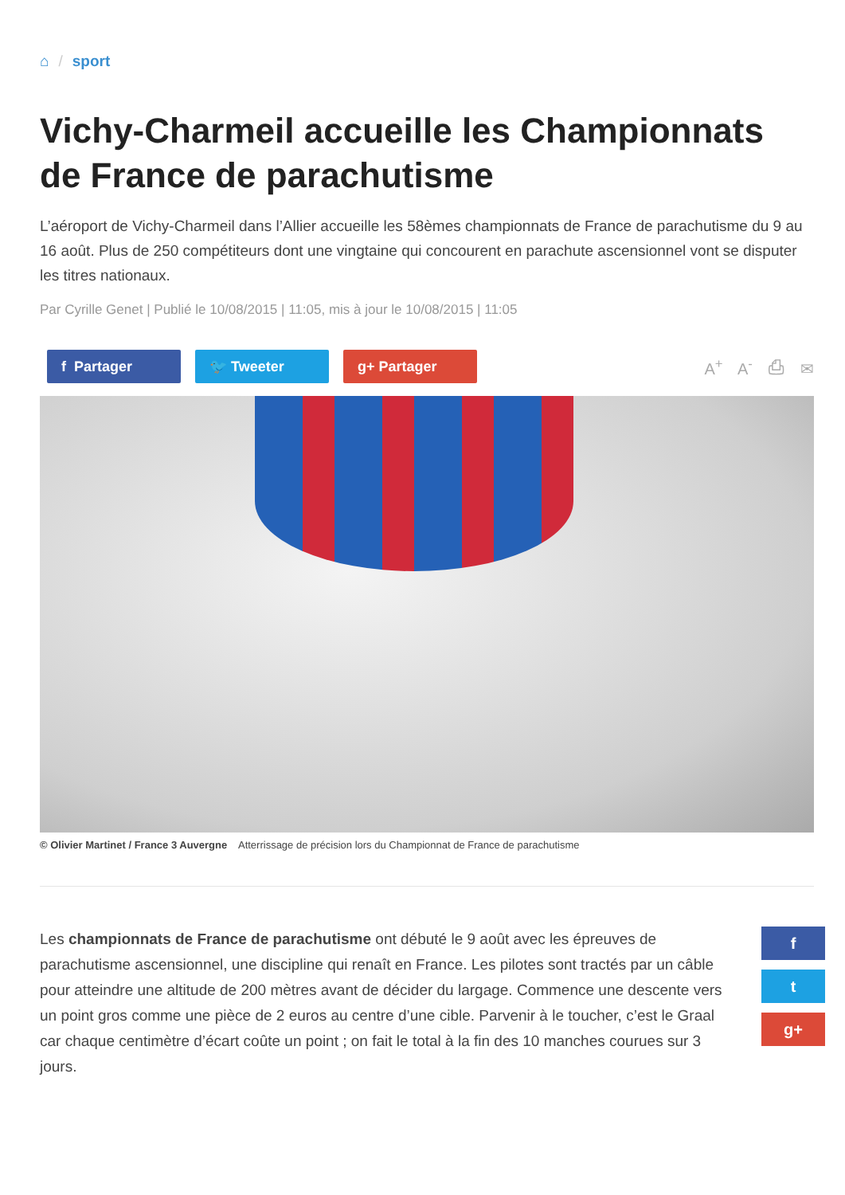⌂ / sport
Vichy-Charmeil accueille les Championnats de France de parachutisme
L’aéroport de Vichy-Charmeil dans l’Allier accueille les 58èmes championnats de France de parachutisme du 9 au 16 août. Plus de 250 compétiteurs dont une vingtaine qui concourent en parachute ascensionnel vont se disputer les titres nationaux.
Par Cyrille Genet | Publié le 10/08/2015 | 11:05, mis à jour le 10/08/2015 | 11:05
f Partager 🐦 Tweeter g+ Partager
A<sup>+</sup> A<sup>-</sup> ⎙ ✉
© Olivier Martinet / France 3 Auvergne Atterrissage de précision lors du Championnat de France de parachutisme
Les championnats de France de parachutisme ont débuté le 9 août avec les épreuves de parachutisme ascensionnel, une discipline qui renaît en France. Les pilotes sont tractés par un câble pour atteindre une altitude de 200 mètres avant de décider du largage. Commence une descente vers un point gros comme une pièce de 2 euros au centre d’une cible. Parvenir à le toucher, c’est le Graal car chaque centimètre d’écart coûte un point ; on fait le total à la fin des 10 manches courues sur 3 jours.
f
t
g+